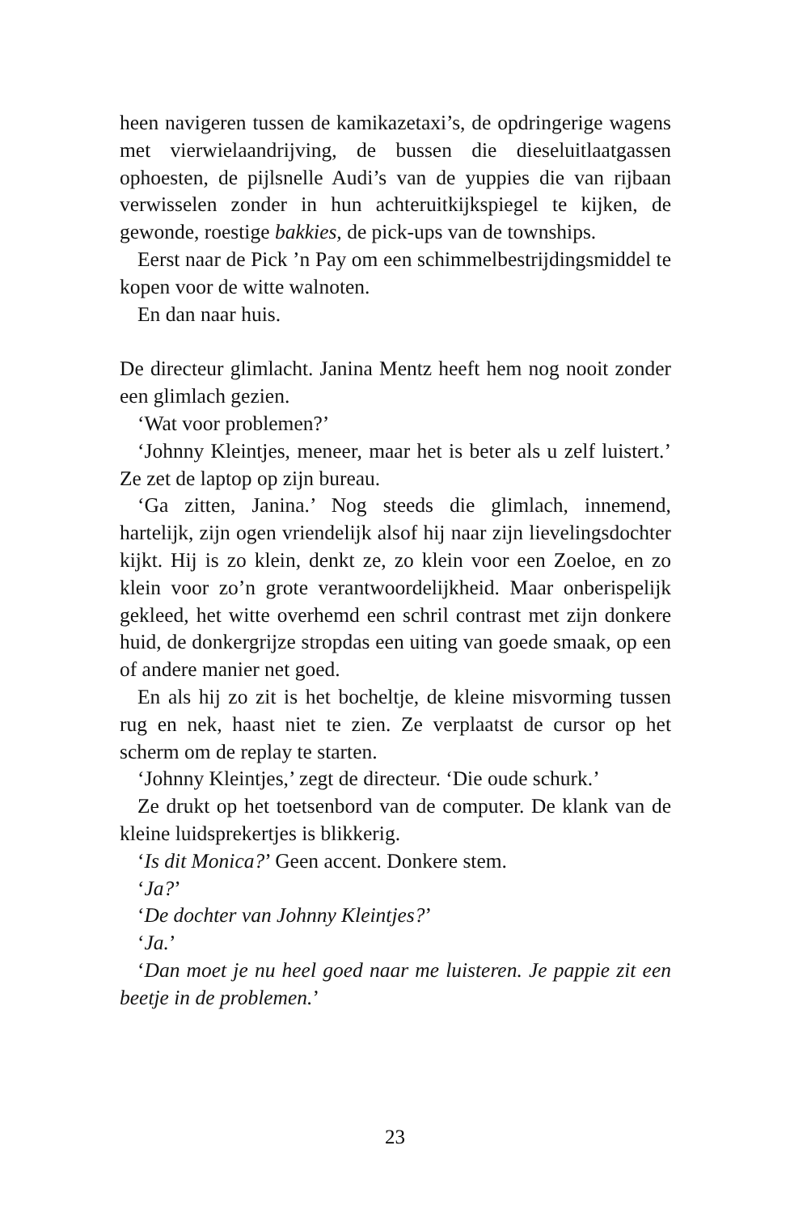heen navigeren tussen de kamikazetaxi’s, de opdringerige wagens met vierwielaandrijving, de bussen die dieseluitlaatgassen ophoesten, de pijlsnelle Audi’s van de yuppies die van rijbaan verwisselen zonder in hun achteruitkijkspiegel te kijken, de gewonde, roestige bakkies, de pick-ups van de townships.
Eerst naar de Pick ’n Pay om een schimmelbestrijdingsmiddel te kopen voor de witte walnoten.
En dan naar huis.
De directeur glimlacht. Janina Mentz heeft hem nog nooit zonder een glimlach gezien.
‘Wat voor problemen?’
‘Johnny Kleintjes, meneer, maar het is beter als u zelf luistert.’ Ze zet de laptop op zijn bureau.
‘Ga zitten, Janina.’ Nog steeds die glimlach, innemend, hartelijk, zijn ogen vriendelijk alsof hij naar zijn lievelingsdochter kijkt. Hij is zo klein, denkt ze, zo klein voor een Zoeloe, en zo klein voor zo’n grote verantwoordelijkheid. Maar onberispelijk gekleed, het witte overhemd een schril contrast met zijn donkere huid, de donkergrijze stropdas een uiting van goede smaak, op een of andere manier net goed.
En als hij zo zit is het bocheltje, de kleine misvorming tussen rug en nek, haast niet te zien. Ze verplaatst de cursor op het scherm om de replay te starten.
‘Johnny Kleintjes,’ zegt de directeur. ‘Die oude schurk.’
Ze drukt op het toetsenbord van de computer. De klank van de kleine luidsprekertjes is blikkerig.
‘Is dit Monica?’ Geen accent. Donkere stem.
‘Ja?’
‘De dochter van Johnny Kleintjes?’
‘Ja.’
‘Dan moet je nu heel goed naar me luisteren. Je pappie zit een beetje in de problemen.’
23